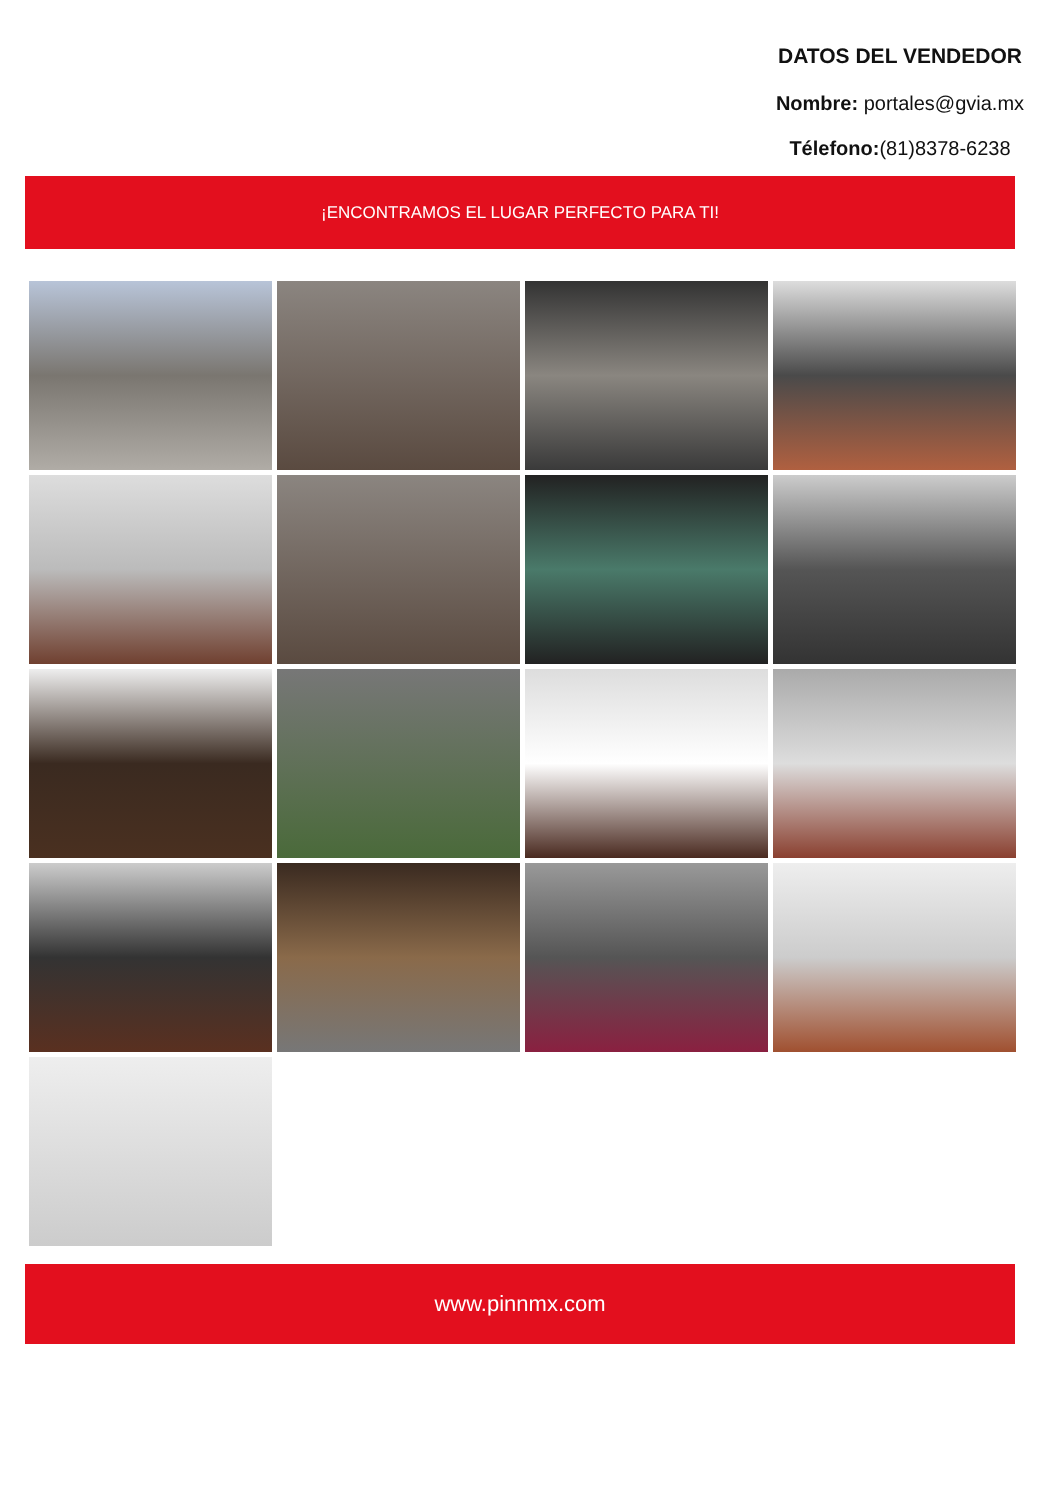DATOS DEL VENDEDOR
Nombre: portales@gvia.mx
Télefono:(81)8378-6238
¡ENCONTRAMOS EL LUGAR PERFECTO PARA TI!
www.pinnmx.com